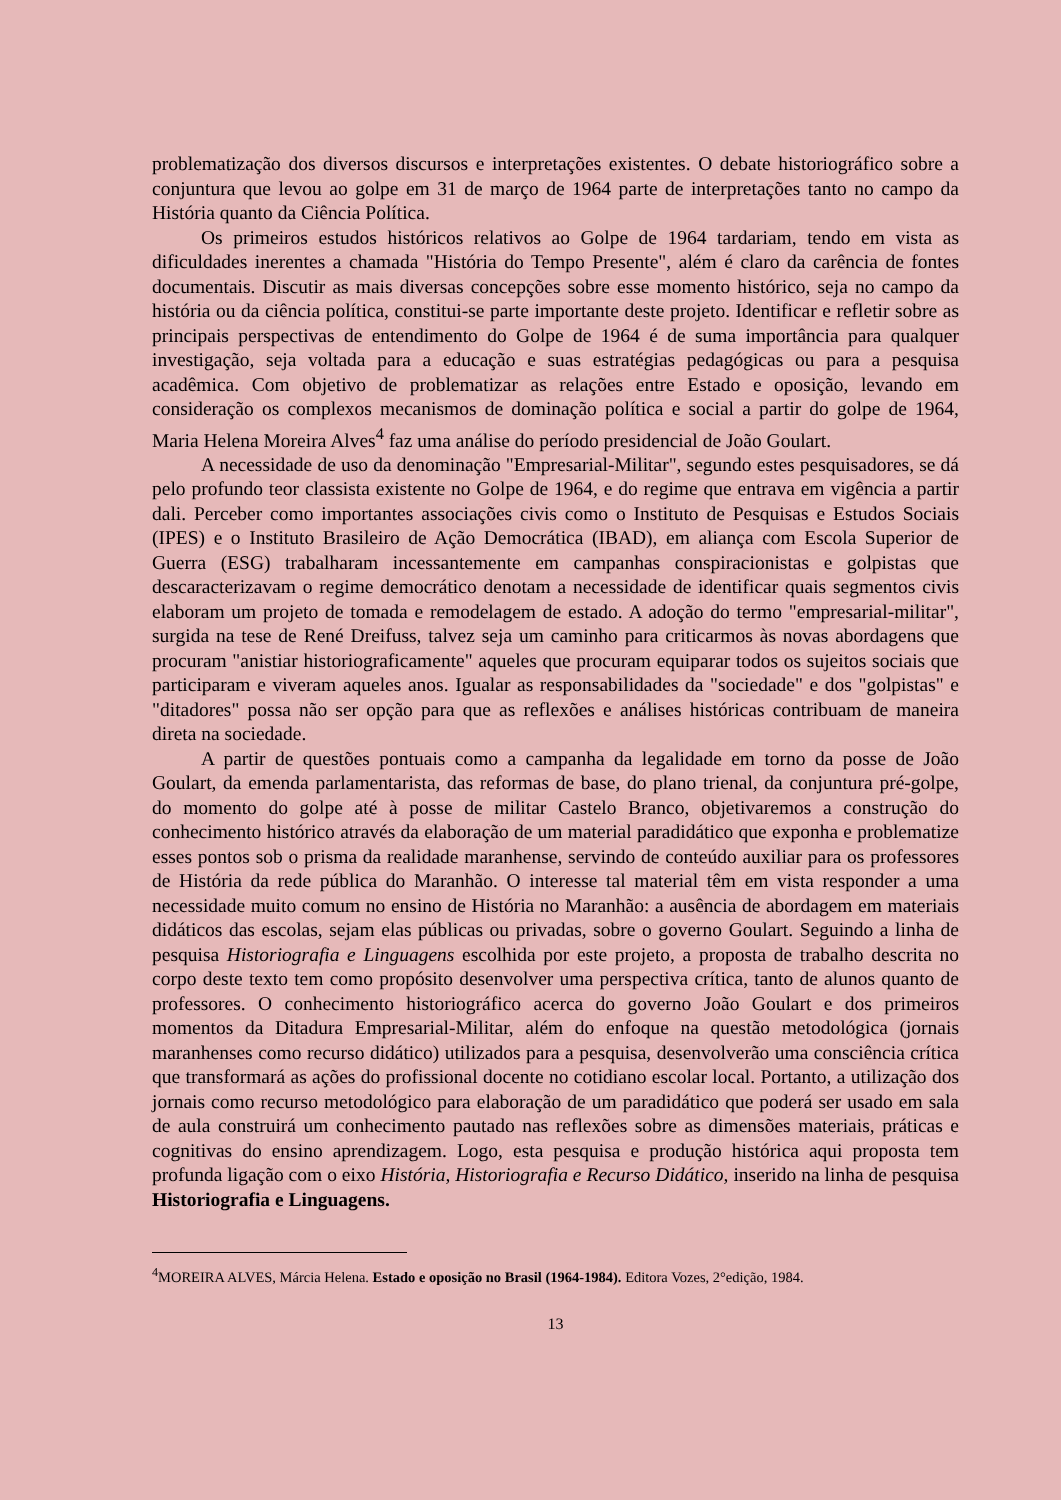problematização dos diversos discursos e interpretações existentes. O debate historiográfico sobre a conjuntura que levou ao golpe em 31 de março de 1964 parte de interpretações tanto no campo da História quanto da Ciência Política.
Os primeiros estudos históricos relativos ao Golpe de 1964 tardariam, tendo em vista as dificuldades inerentes a chamada "História do Tempo Presente", além é claro da carência de fontes documentais. Discutir as mais diversas concepções sobre esse momento histórico, seja no campo da história ou da ciência política, constitui-se parte importante deste projeto. Identificar e refletir sobre as principais perspectivas de entendimento do Golpe de 1964 é de suma importância para qualquer investigação, seja voltada para a educação e suas estratégias pedagógicas ou para a pesquisa acadêmica. Com objetivo de problematizar as relações entre Estado e oposição, levando em consideração os complexos mecanismos de dominação política e social a partir do golpe de 1964, Maria Helena Moreira Alves<sup>4</sup> faz uma análise do período presidencial de João Goulart.
A necessidade de uso da denominação "Empresarial-Militar", segundo estes pesquisadores, se dá pelo profundo teor classista existente no Golpe de 1964, e do regime que entrava em vigência a partir dali. Perceber como importantes associações civis como o Instituto de Pesquisas e Estudos Sociais (IPES) e o Instituto Brasileiro de Ação Democrática (IBAD), em aliança com Escola Superior de Guerra (ESG) trabalharam incessantemente em campanhas conspiracionistas e golpistas que descaracterizavam o regime democrático denotam a necessidade de identificar quais segmentos civis elaboram um projeto de tomada e remodelagem de estado. A adoção do termo "empresarial-militar", surgida na tese de René Dreifuss, talvez seja um caminho para criticarmos às novas abordagens que procuram "anistiar historiograficamente" aqueles que procuram equiparar todos os sujeitos sociais que participaram e viveram aqueles anos. Igualar as responsabilidades da "sociedade" e dos "golpistas" e "ditadores" possa não ser opção para que as reflexões e análises históricas contribuam de maneira direta na sociedade.
A partir de questões pontuais como a campanha da legalidade em torno da posse de João Goulart, da emenda parlamentarista, das reformas de base, do plano trienal, da conjuntura pré-golpe, do momento do golpe até à posse de militar Castelo Branco, objetivaremos a construção do conhecimento histórico através da elaboração de um material paradidático que exponha e problematize esses pontos sob o prisma da realidade maranhense, servindo de conteúdo auxiliar para os professores de História da rede pública do Maranhão. O interesse tal material têm em vista responder a uma necessidade muito comum no ensino de História no Maranhão: a ausência de abordagem em materiais didáticos das escolas, sejam elas públicas ou privadas, sobre o governo Goulart. Seguindo a linha de pesquisa Historiografia e Linguagens escolhida por este projeto, a proposta de trabalho descrita no corpo deste texto tem como propósito desenvolver uma perspectiva crítica, tanto de alunos quanto de professores. O conhecimento historiográfico acerca do governo João Goulart e dos primeiros momentos da Ditadura Empresarial-Militar, além do enfoque na questão metodológica (jornais maranhenses como recurso didático) utilizados para a pesquisa, desenvolverão uma consciência crítica que transformará as ações do profissional docente no cotidiano escolar local. Portanto, a utilização dos jornais como recurso metodológico para elaboração de um paradidático que poderá ser usado em sala de aula construirá um conhecimento pautado nas reflexões sobre as dimensões materiais, práticas e cognitivas do ensino aprendizagem. Logo, esta pesquisa e produção histórica aqui proposta tem profunda ligação com o eixo História, Historiografia e Recurso Didático, inserido na linha de pesquisa Historiografia e Linguagens.
<sup>4</sup> MOREIRA ALVES, Márcia Helena. Estado e oposição no Brasil (1964-1984). Editora Vozes, 2°edição, 1984.
13